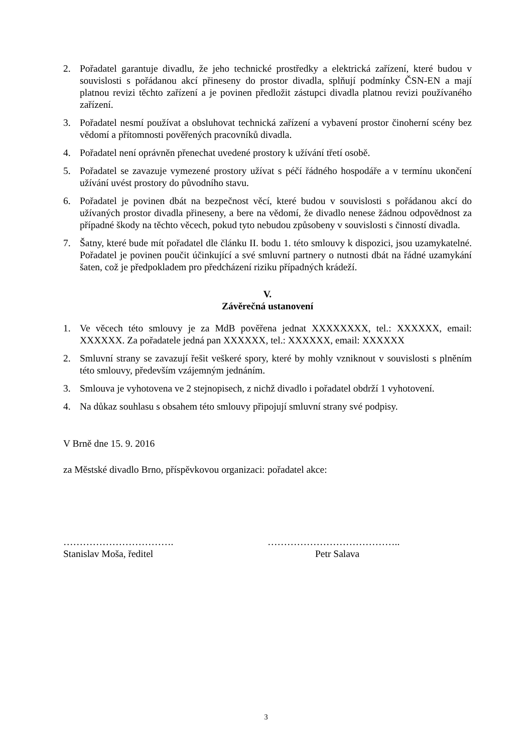2. Pořadatel garantuje divadlu, že jeho technické prostředky a elektrická zařízení, které budou v souvislosti s pořádanou akcí přineseny do prostor divadla, splňují podmínky ČSN-EN a mají platnou revizi těchto zařízení a je povinen předložit zástupci divadla platnou revizi používaného zařízení.
3. Pořadatel nesmí používat a obsluhovat technická zařízení a vybavení prostor činoherní scény bez vědomí a přítomnosti pověřených pracovníků divadla.
4. Pořadatel není oprávněn přenechat uvedené prostory k užívání třetí osobě.
5. Pořadatel se zavazuje vymezené prostory užívat s péčí řádného hospodáře a v termínu ukončení užívání uvést prostory do původního stavu.
6. Pořadatel je povinen dbát na bezpečnost věcí, které budou v souvislosti s pořádanou akcí do užívaných prostor divadla přineseny, a bere na vědomí, že divadlo nenese žádnou odpovědnost za případné škody na těchto věcech, pokud tyto nebudou způsobeny v souvislosti s činností divadla.
7. Šatny, které bude mít pořadatel dle článku II. bodu 1. této smlouvy k dispozici, jsou uzamykatelné. Pořadatel je povinen poučit účinkující a své smluvní partnery o nutnosti dbát na řádné uzamykání šaten, což je předpokladem pro předcházení riziku případných krádeží.
V.
Závěrečná ustanovení
1. Ve věcech této smlouvy je za MdB pověřena jednat XXXXXXXX, tel.: XXXXXX, email: XXXXXX. Za pořadatele jedná pan XXXXXX, tel.: XXXXXX, email: XXXXXX
2. Smluvní strany se zavazují řešit veškeré spory, které by mohly vzniknout v souvislosti s plněním této smlouvy, především vzájemným jednáním.
3. Smlouva je vyhotovena ve 2 stejnopisech, z nichž divadlo i pořadatel obdrží 1 vyhotovení.
4. Na důkaz souhlasu s obsahem této smlouvy připojují smluvní strany své podpisy.
V Brně dne 15. 9. 2016
za Městské divadlo Brno, příspěvkovou organizaci:
pořadatel akce:
…………………………….
Stanislav Moša, ředitel
…………………………………..
Petr Salava
3